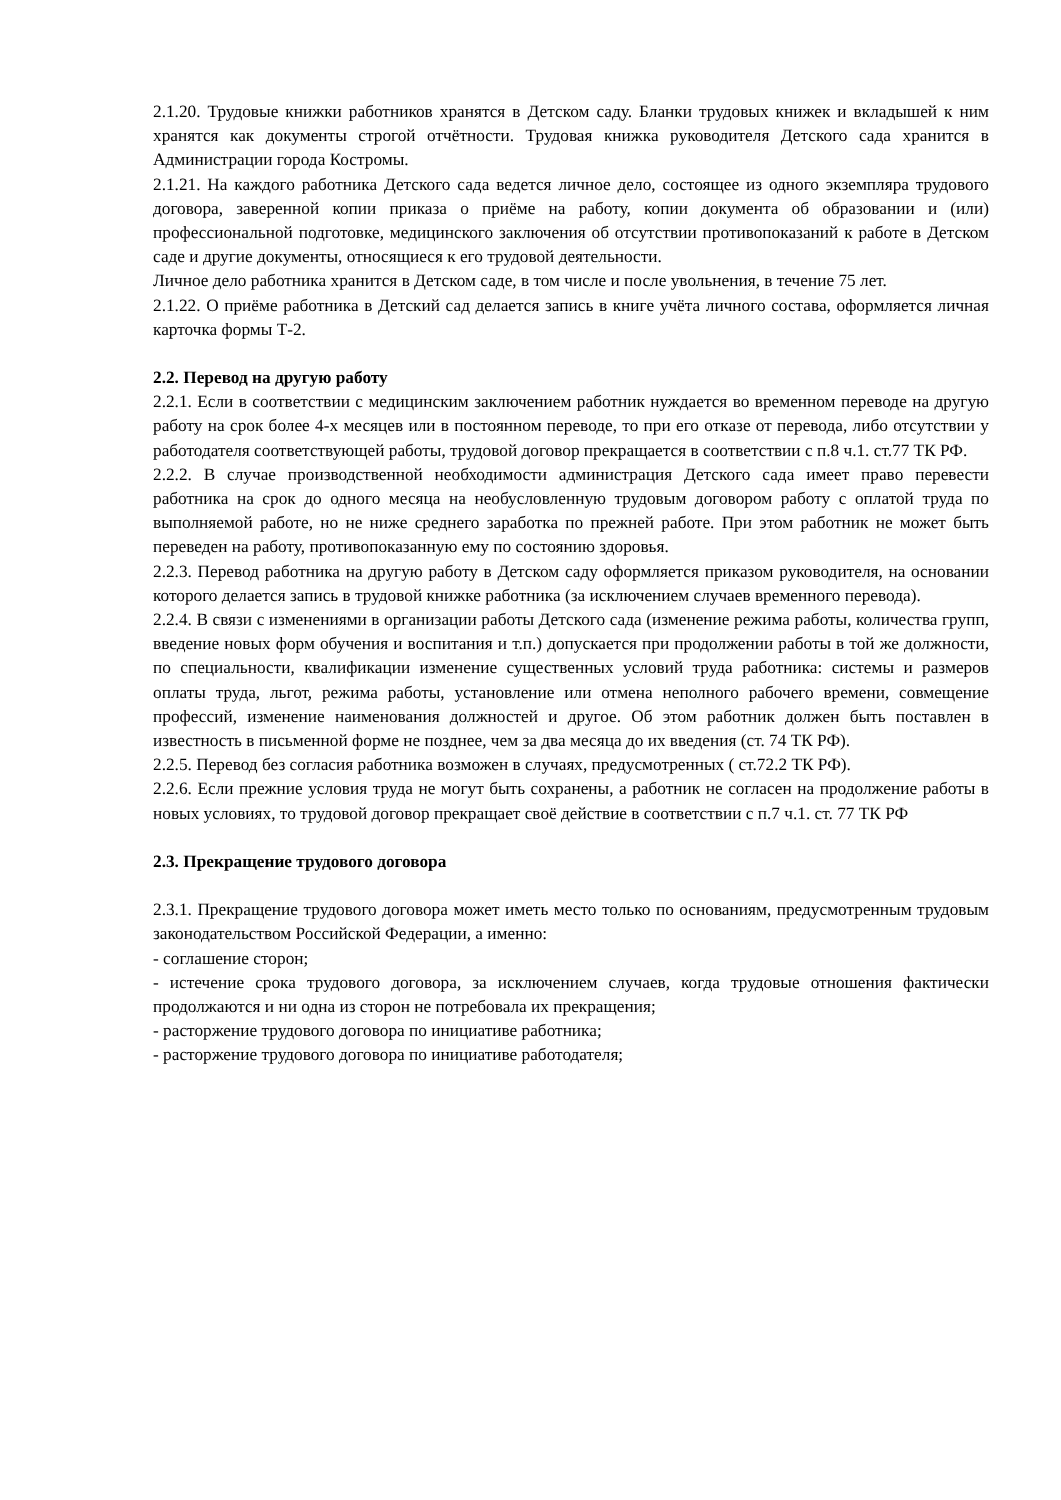2.1.20. Трудовые книжки работников хранятся в Детском саду. Бланки трудовых книжек и вкладышей к ним хранятся как документы строгой отчётности. Трудовая книжка руководителя Детского сада хранится в Администрации города Костромы.
2.1.21. На каждого работника Детского сада ведется личное дело, состоящее из одного экземпляра трудового договора, заверенной копии приказа о приёме на работу, копии документа об образовании и (или) профессиональной подготовке, медицинского заключения об отсутствии противопоказаний к работе в Детском саде и другие документы, относящиеся к его трудовой деятельности.
Личное дело работника хранится в Детском саде, в том числе и после увольнения, в течение 75 лет.
2.1.22. О приёме работника в Детский сад делается запись в книге учёта личного состава, оформляется личная карточка формы Т-2.
2.2. Перевод на другую работу
2.2.1. Если в соответствии с медицинским заключением работник нуждается во временном переводе на другую работу на срок более 4-х месяцев или в постоянном переводе, то при его отказе от перевода, либо отсутствии у работодателя соответствующей работы, трудовой договор прекращается в соответствии с п.8 ч.1. ст.77 ТК РФ.
2.2.2. В случае производственной необходимости администрация Детского сада имеет право перевести работника на срок до одного месяца на необусловленную трудовым договором работу с оплатой труда по выполняемой работе, но не ниже среднего заработка по прежней работе. При этом работник не может быть переведен на работу, противопоказанную ему по состоянию здоровья.
2.2.3. Перевод работника на другую работу в Детском саду оформляется приказом руководителя, на основании которого делается запись в трудовой книжке работника (за исключением случаев временного перевода).
2.2.4. В связи с изменениями в организации работы Детского сада (изменение режима работы, количества групп, введение новых форм обучения и воспитания и т.п.) допускается при продолжении работы в той же должности, по специальности, квалификации изменение существенных условий труда работника: системы и размеров оплаты труда, льгот, режима работы, установление или отмена неполного рабочего времени, совмещение профессий, изменение наименования должностей и другое. Об этом работник должен быть поставлен в известность в письменной форме не позднее, чем за два месяца до их введения (ст. 74 ТК РФ).
2.2.5. Перевод без согласия работника возможен в случаях, предусмотренных ( ст.72.2 ТК РФ).
2.2.6. Если прежние условия труда не могут быть сохранены, а работник не согласен на продолжение работы в новых условиях, то трудовой договор прекращает своё действие в соответствии с п.7 ч.1. ст. 77 ТК РФ
2.3. Прекращение трудового договора
2.3.1. Прекращение трудового договора может иметь место только по основаниям, предусмотренным трудовым законодательством Российской Федерации, а именно:
- соглашение сторон;
- истечение срока трудового договора, за исключением случаев, когда трудовые отношения фактически продолжаются и ни одна из сторон не потребовала их прекращения;
- расторжение трудового договора по инициативе работника;
- расторжение трудового договора по инициативе работодателя;